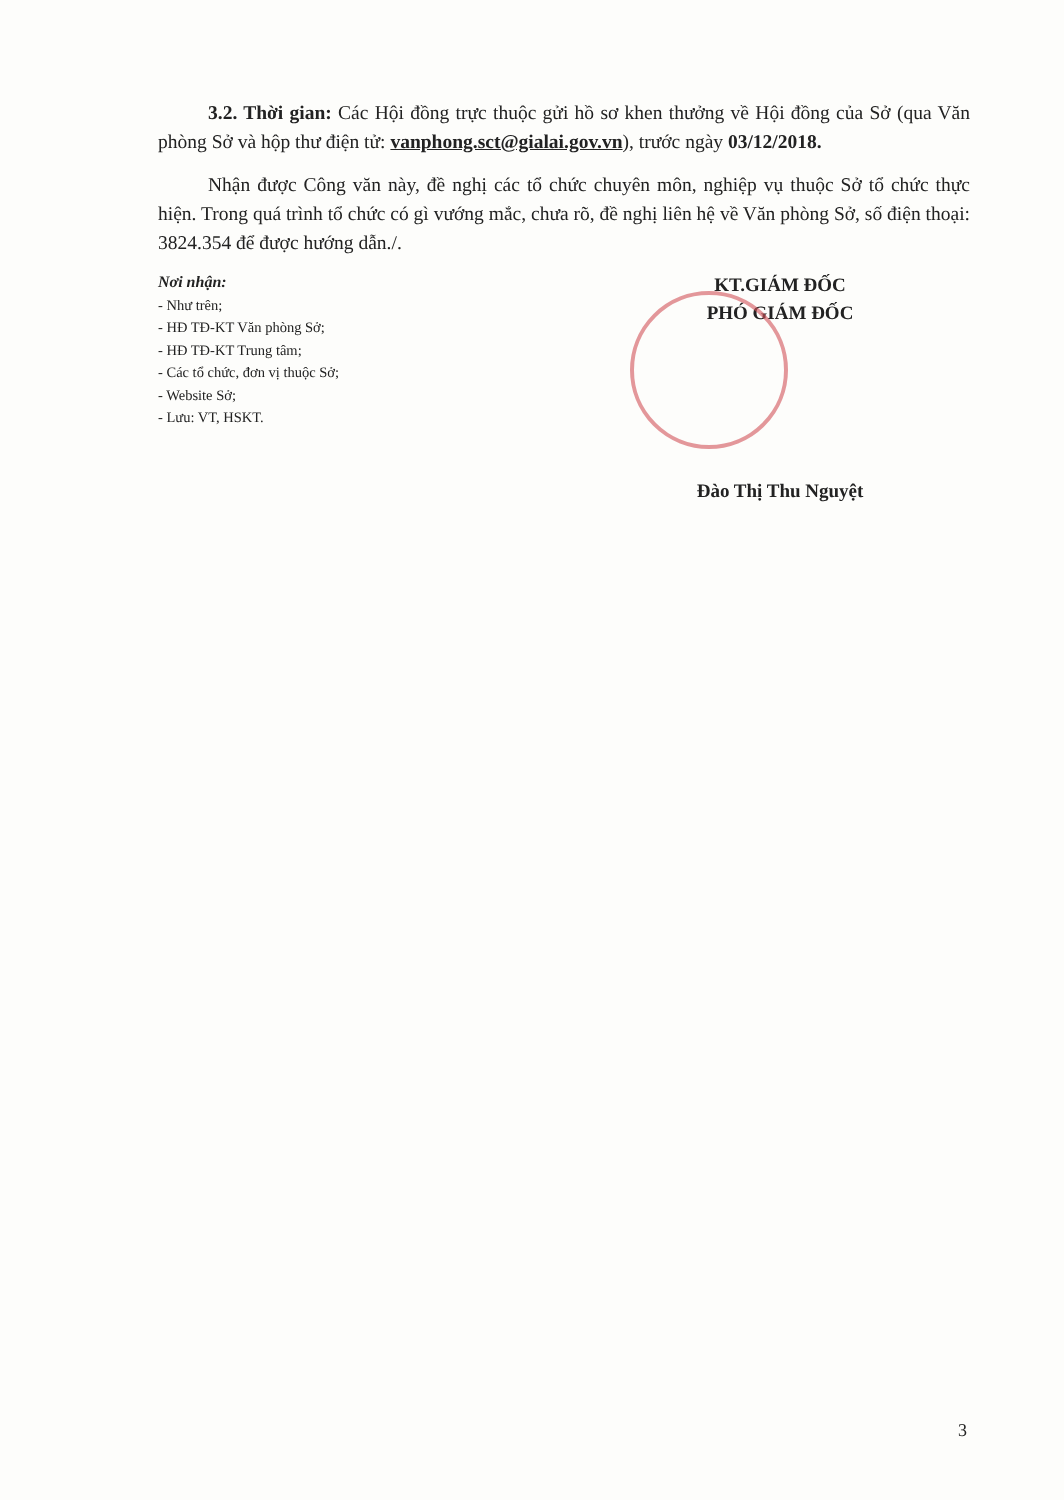3.2. Thời gian: Các Hội đồng trực thuộc gửi hồ sơ khen thưởng về Hội đồng của Sở (qua Văn phòng Sở và hộp thư điện tử: vanphong.sct@gialai.gov.vn), trước ngày 03/12/2018.
Nhận được Công văn này, đề nghị các tổ chức chuyên môn, nghiệp vụ thuộc Sở tổ chức thực hiện. Trong quá trình tổ chức có gì vướng mắc, chưa rõ, đề nghị liên hệ về Văn phòng Sở, số điện thoại: 3824.354 để được hướng dẫn./.
Nơi nhận:
- Như trên;
- HĐ TĐ-KT Văn phòng Sở;
- HĐ TĐ-KT Trung tâm;
- Các tổ chức, đơn vị thuộc Sở;
- Website Sở;
- Lưu: VT, HSKT.
KT.GIÁM ĐỐC
PHÓ GIÁM ĐỐC
Đào Thị Thu Nguyệt
3